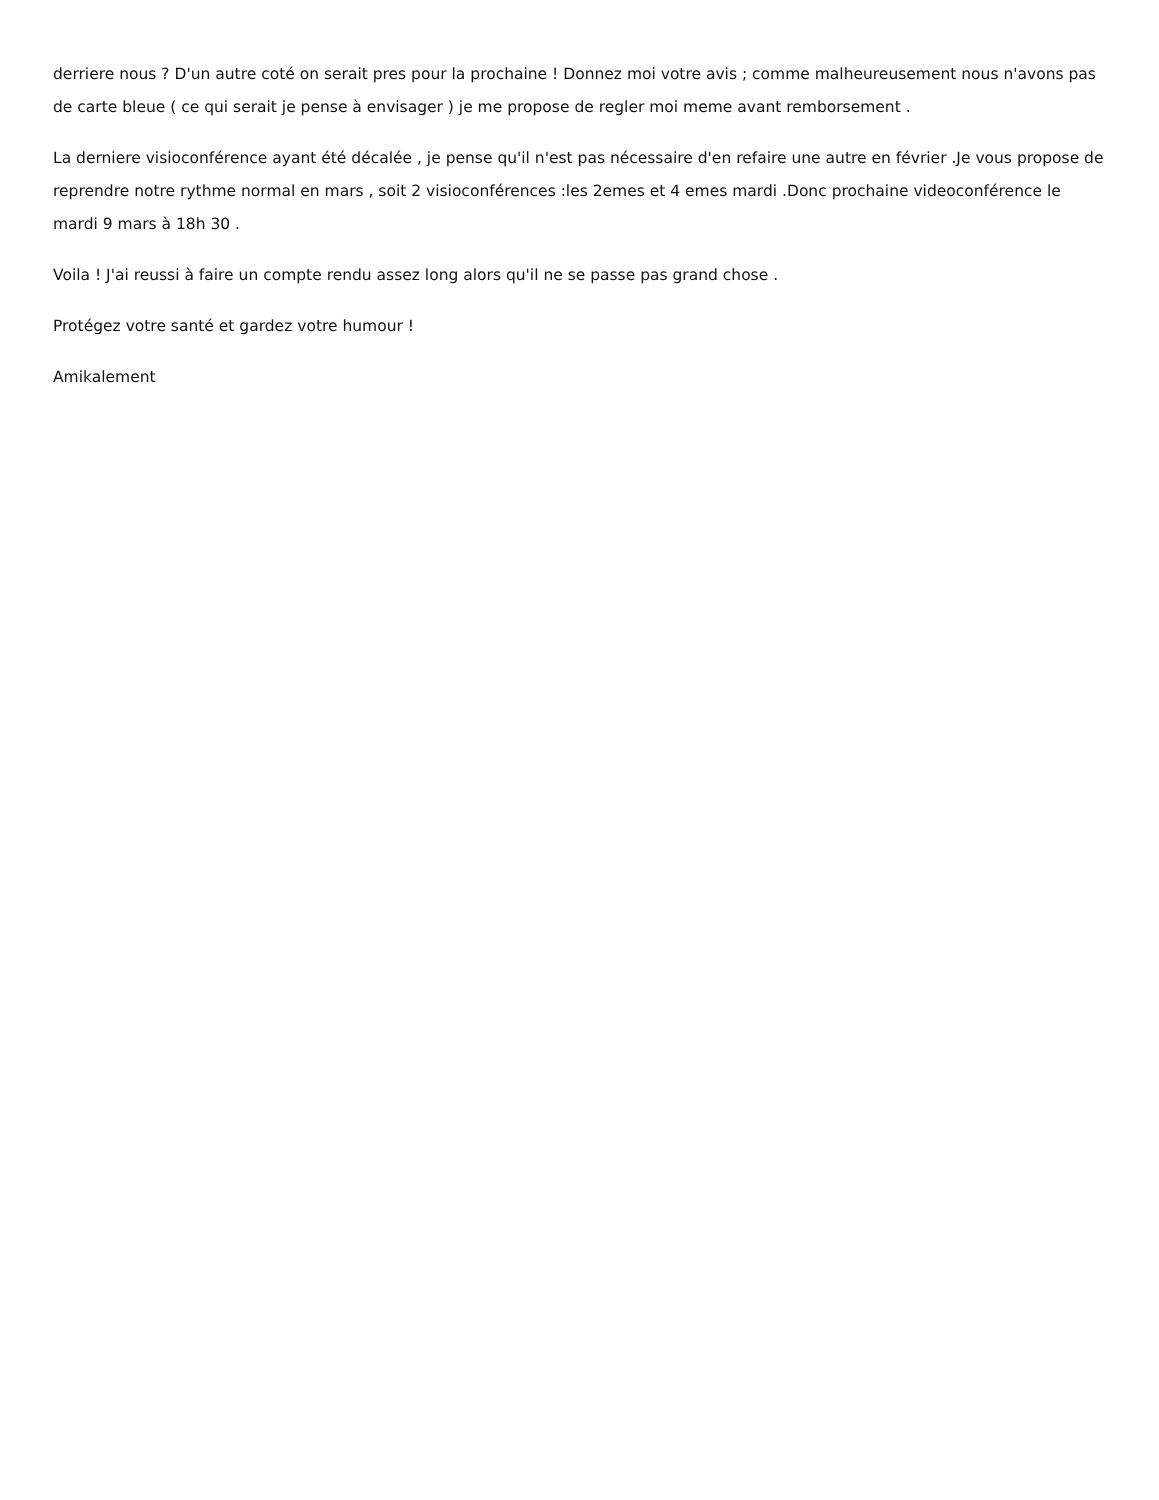derriere nous ? D'un autre coté on serait pres pour la prochaine ! Donnez moi votre avis ; comme malheureusement nous n'avons pas de carte bleue ( ce qui serait je pense à envisager ) je me propose de regler moi meme avant remborsement .
La derniere visioconférence ayant été décalée , je pense qu'il n'est pas nécessaire d'en refaire une autre en février .Je vous propose de reprendre notre rythme normal en mars , soit 2 visioconférences :les 2emes et 4 emes mardi .Donc prochaine videoconférence le mardi 9 mars à 18h 30 .
Voila ! J'ai reussi à faire un compte rendu assez long alors qu'il ne se passe pas grand chose .
Protégez votre santé et gardez votre humour !
Amikalement